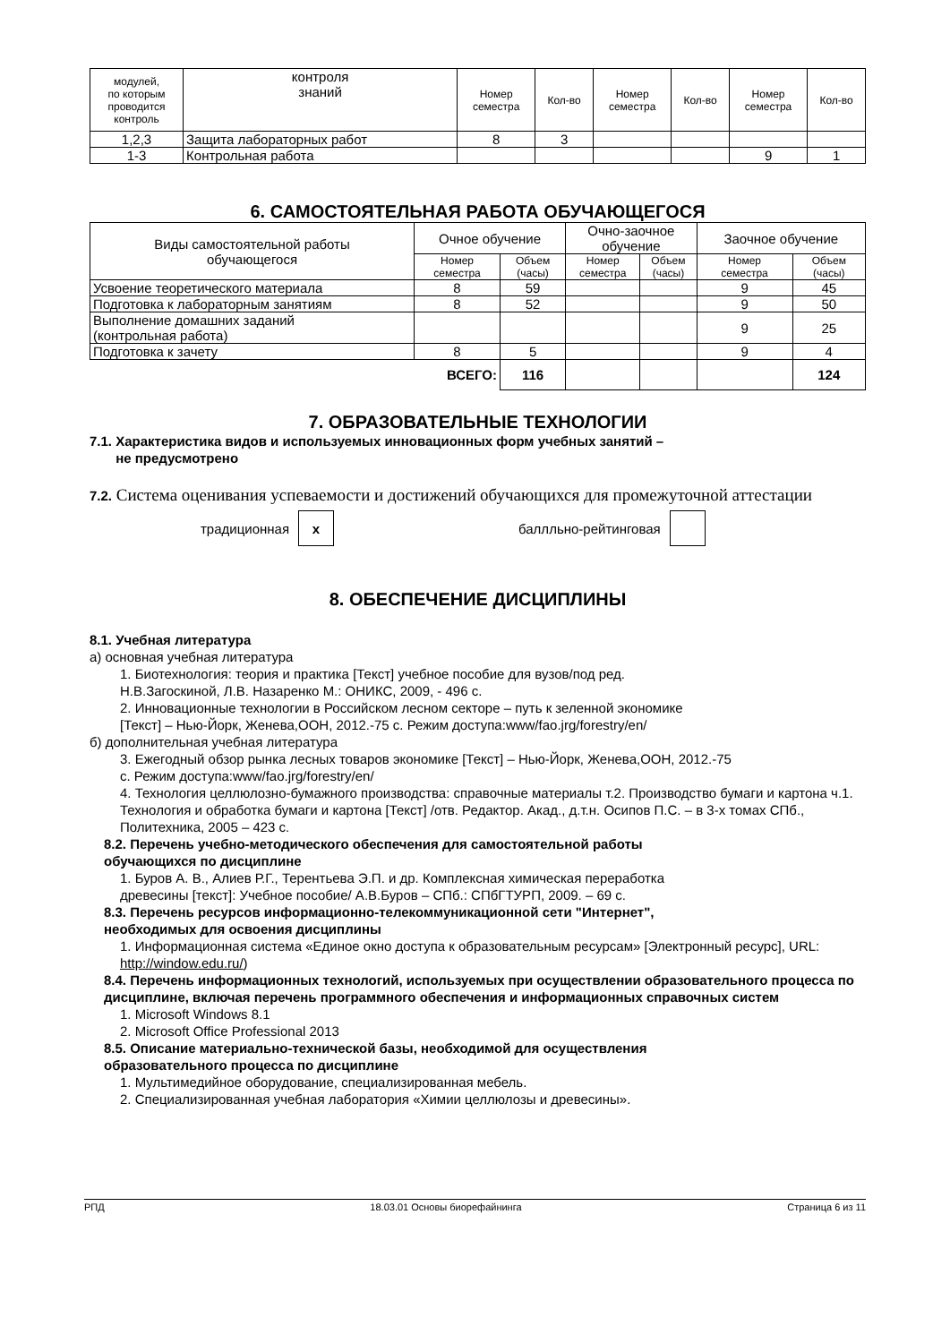| модулей, по которым проводится контроль | контроля знаний | Номер семестра | Кол-во | Номер семестра | Кол-во | Номер семестра | Кол-во |
| 1,2,3 | Защита лабораторных работ | 8 | 3 | | | | |
| 1-3 | Контрольная работа | | | | | 9 | 1 |
6. САМОСТОЯТЕЛЬНАЯ РАБОТА ОБУЧАЮЩЕГОСЯ
| Виды самостоятельной работы обучающегося | Очное обучение | | Очно-заочное обучение | | Заочное обучение | |
| --- | --- | --- | --- | --- | --- | --- |
| | Номер семестра | Объем (часы) | Номер семестра | Объем (часы) | Номер семестра | Объем (часы) |
| Усвоение теоретического материала | 8 | 59 | | | 9 | 45 |
| Подготовка к лабораторным занятиям | 8 | 52 | | | 9 | 50 |
| Выполнение домашних заданий (контрольная работа) | | | | | 9 | 25 |
| Подготовка к зачету | 8 | 5 | | | 9 | 4 |
| ВСЕГО: | | 116 | | | | 124 |
7. ОБРАЗОВАТЕЛЬНЫЕ ТЕХНОЛОГИИ
7.1. Характеристика видов и используемых инновационных форм учебных занятий –
не предусмотрено
7.2. Система оценивания успеваемости и достижений обучающихся для промежуточной аттестации
традиционная x баллльно-рейтинговая
8. ОБЕСПЕЧЕНИЕ ДИСЦИПЛИНЫ
8.1. Учебная литература
а) основная учебная литература
1. Биотехнология: теория и практика [Текст] учебное пособие для вузов/под ред.
Н.В.Загоскиной, Л.В. Назаренко М.: ОНИКС, 2009, - 496 с.
2. Инновационные технологии в Российском лесном секторе – путь к зеленной экономике
[Текст] – Нью-Йорк, Женева,ООН, 2012.-75 с. Режим доступа:www/fao.jrg/forestry/en/
б) дополнительная учебная литература
3. Ежегодный обзор рынка лесных товаров экономике [Текст] – Нью-Йорк, Женева,ООН, 2012.-75
с. Режим доступа:www/fao.jrg/forestry/en/
4. Технология целлюлозно-бумажного производства: справочные материалы т.2. Производство бумаги и картона ч.1. Технология и обработка бумаги и картона [Текст] /отв. Редактор. Акад., д.т.н. Осипов П.С. – в 3-х томах СПб., Политехника, 2005 – 423 с.
8.2. Перечень учебно-методического обеспечения для самостоятельной работы
обучающихся по дисциплине
1. Буров А. В., Алиев Р.Г., Терентьева Э.П. и др. Комплексная химическая переработка
древесины [текст]: Учебное пособие/ А.В.Буров – СПб.: СПбГТУРП, 2009. – 69 с.
8.3. Перечень ресурсов информационно-телекоммуникационной сети "Интернет",
необходимых для освоения дисциплины
1. Информационная система «Единое окно доступа к образовательным ресурсам» [Электронный ресурс], URL: http://window.edu.ru/)
8.4. Перечень информационных технологий, используемых при осуществлении образовательного процесса по дисциплине, включая перечень программного обеспечения и информационных справочных систем
1. Microsoft Windows 8.1
2. Microsoft Office Professional 2013
8.5. Описание материально-технической базы, необходимой для осуществления
образовательного процесса по дисциплине
1. Мультимедийное оборудование, специализированная мебель.
2. Специализированная учебная лаборатория «Химии целлюлозы и древесины».
РПД 18.03.01 Основы биорефайнинга Страница 6 из 11